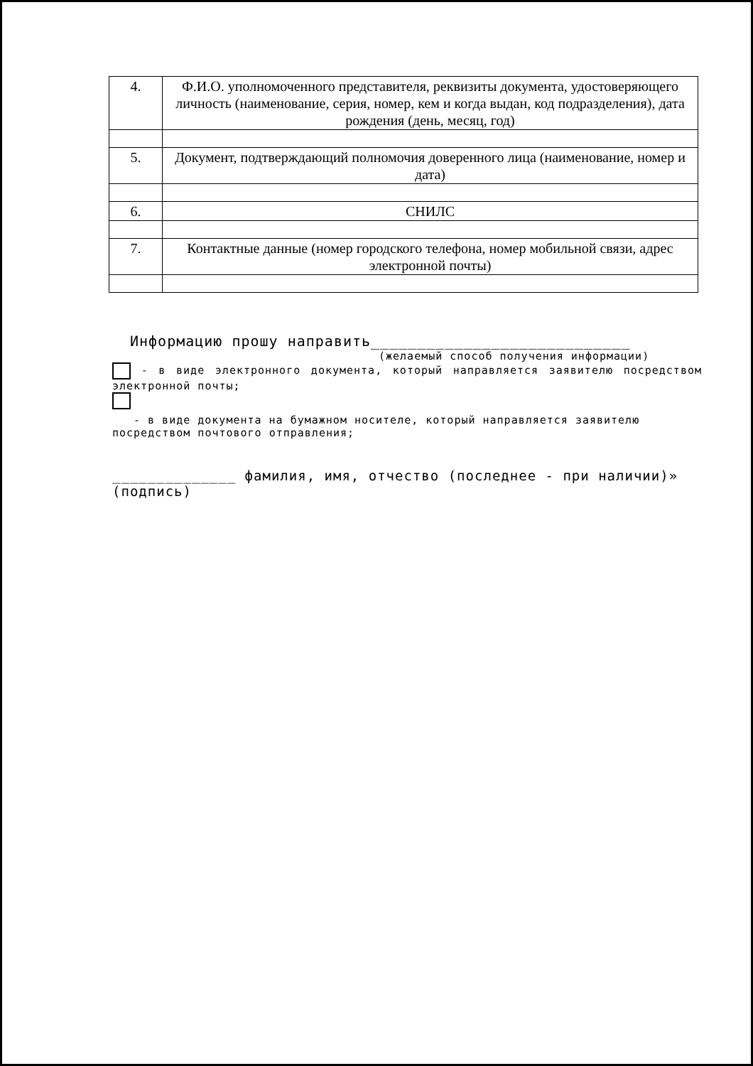| 4. | Ф.И.О. уполномоченного представителя, реквизиты документа, удостоверяющего личность (наименование, серия, номер, кем и когда выдан, код подразделения), дата рождения (день, месяц, год) |
| 5. | Документ, подтверждающий полномочия доверенного лица (наименование, номер и дата) |
| 6. | СНИЛС |
| 7. | Контактные данные (номер городского телефона, номер мобильной связи, адрес электронной почты) |
Информацию прошу направить____________________________
(желаемый способ получения информации)
- в виде электронного документа, который направляется заявителю посредством электронной почты;
- в виде документа на бумажном носителе, который направляется заявителю
посредством почтового отправления;
______________ фамилия, имя, отчество (последнее - при наличии)»
(подпись)